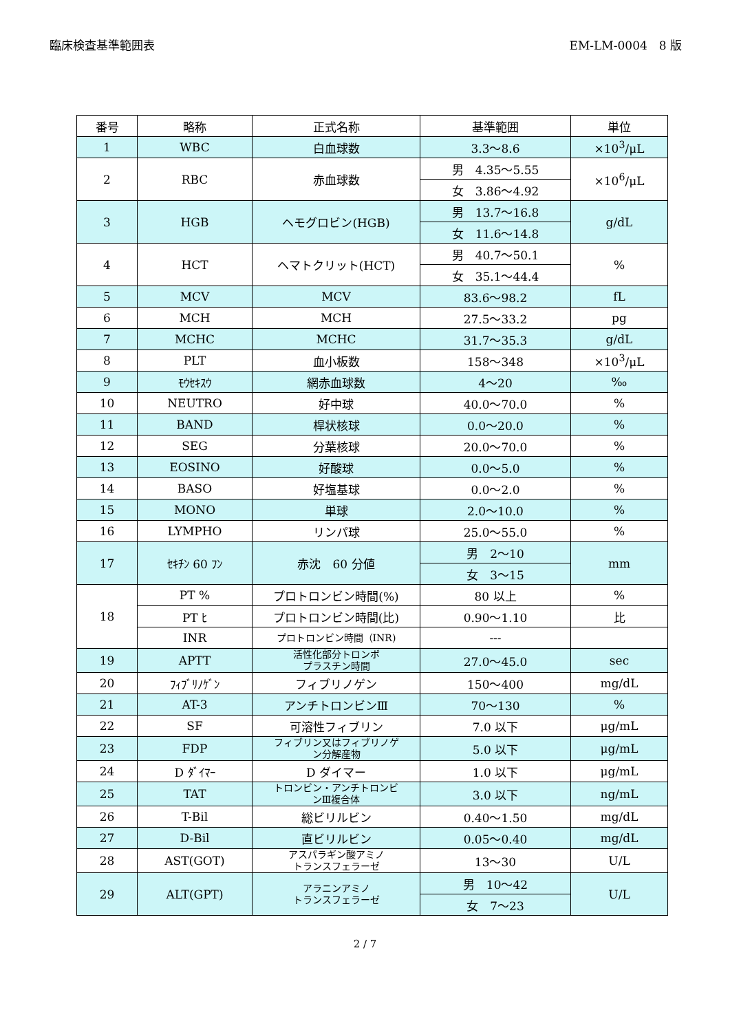臨床検査基準範囲表 EM-LM-0004　8 版
| 番号 | 略称 | 正式名称 | 基準範囲 | 単位 |
| --- | --- | --- | --- | --- |
| 1 | WBC | 白血球数 | 3.3～8.6 | ×10<sup>3</sup>/μL |
| 2 | RBC | 赤血球数 | 男 4.35～5.55 | ×10<sup>6</sup>/μL |
| | | | 女 3.86～4.92 | |
| 3 | HGB | ヘモグロビン(HGB) | 男 13.7～16.8 | g/dL |
| | | | 女 11.6～14.8 | |
| 4 | HCT | ヘマトクリット(HCT) | 男 40.7～50.1 | % |
| | | | 女 35.1～44.4 | |
| 5 | MCV | MCV | 83.6～98.2 | fL |
| 6 | MCH | MCH | 27.5～33.2 | pg |
| 7 | MCHC | MCHC | 31.7～35.3 | g/dL |
| 8 | PLT | 血小板数 | 158～348 | ×10<sup>3</sup>/μL |
| 9 | ﾓｳｾｷｽｳ | 網赤血球数 | 4～20 | ‰ |
| 10 | NEUTRO | 好中球 | 40.0～70.0 | % |
| 11 | BAND | 桿状核球 | 0.0～20.0 | % |
| 12 | SEG | 分葉核球 | 20.0～70.0 | % |
| 13 | EOSINO | 好酸球 | 0.0～5.0 | % |
| 14 | BASO | 好塩基球 | 0.0～2.0 | % |
| 15 | MONO | 単球 | 2.0～10.0 | % |
| 16 | LYMPHO | リンパ球 | 25.0～55.0 | % |
| 17 | ｾｷﾁﾝ 60 ﾌﾝ | 赤沈 60 分値 | 男 2～10 | mm |
| | | | 女 3～15 | |
| 18 | PT % | プロトロンビン時間(%) | 80 以上 | % |
| | PT ﾋ | プロトロンビン時間(比) | 0.90～1.10 | 比 |
| | INR | プロトロンビン時間（INR) | --- | |
| 19 | APTT | 活性化部分トロンボ プラスチン時間 | 27.0～45.0 | sec |
| 20 | ﾌｨﾌﾞﾘﾉｹﾞﾝ | フィブリノゲン | 150～400 | mg/dL |
| 21 | AT-3 | アンチトロンビンⅢ | 70～130 | % |
| 22 | SF | 可溶性フィブリン | 7.0 以下 | μg/mL |
| 23 | FDP | フィブリン又はフィブリノゲ ン分解産物 | 5.0 以下 | μg/mL |
| 24 | D ﾀﾞｲﾏｰ | D ダイマー | 1.0 以下 | μg/mL |
| 25 | TAT | トロンビン・アンチトロンビ ンⅢ複合体 | 3.0 以下 | ng/mL |
| 26 | T-Bil | 総ビリルビン | 0.40～1.50 | mg/dL |
| 27 | D-Bil | 直ビリルビン | 0.05～0.40 | mg/dL |
| 28 | AST(GOT) | アスパラギン酸アミノ トランスフェラーゼ | 13～30 | U/L |
| 29 | ALT(GPT) | アラニンアミノ トランスフェラーゼ | 男 10～42 | U/L |
| | | | 女 7～23 | |
2 / 7